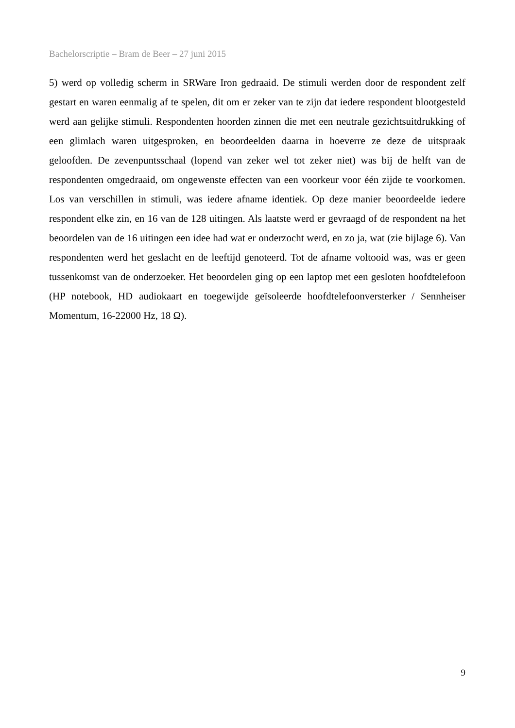Bachelorscriptie – Bram de Beer – 27 juni 2015
5) werd op volledig scherm in SRWare Iron gedraaid. De stimuli werden door de respondent zelf gestart en waren eenmalig af te spelen, dit om er zeker van te zijn dat iedere respondent blootgesteld werd aan gelijke stimuli. Respondenten hoorden zinnen die met een neutrale gezichtsuitdrukking of een glimlach waren uitgesproken, en beoordeelden daarna in hoeverre ze deze de uitspraak geloofden. De zevenpuntsschaal (lopend van zeker wel tot zeker niet) was bij de helft van de respondenten omgedraaid, om ongewenste effecten van een voorkeur voor één zijde te voorkomen. Los van verschillen in stimuli, was iedere afname identiek. Op deze manier beoordeelde iedere respondent elke zin, en 16 van de 128 uitingen. Als laatste werd er gevraagd of de respondent na het beoordelen van de 16 uitingen een idee had wat er onderzocht werd, en zo ja, wat (zie bijlage 6). Van respondenten werd het geslacht en de leeftijd genoteerd. Tot de afname voltooid was, was er geen tussenkomst van de onderzoeker. Het beoordelen ging op een laptop met een gesloten hoofdtelefoon (HP notebook, HD audiokaart en toegewijde geïsoleerde hoofdtelefoonversterker / Sennheiser Momentum, 16-22000 Hz, 18 Ω).
9